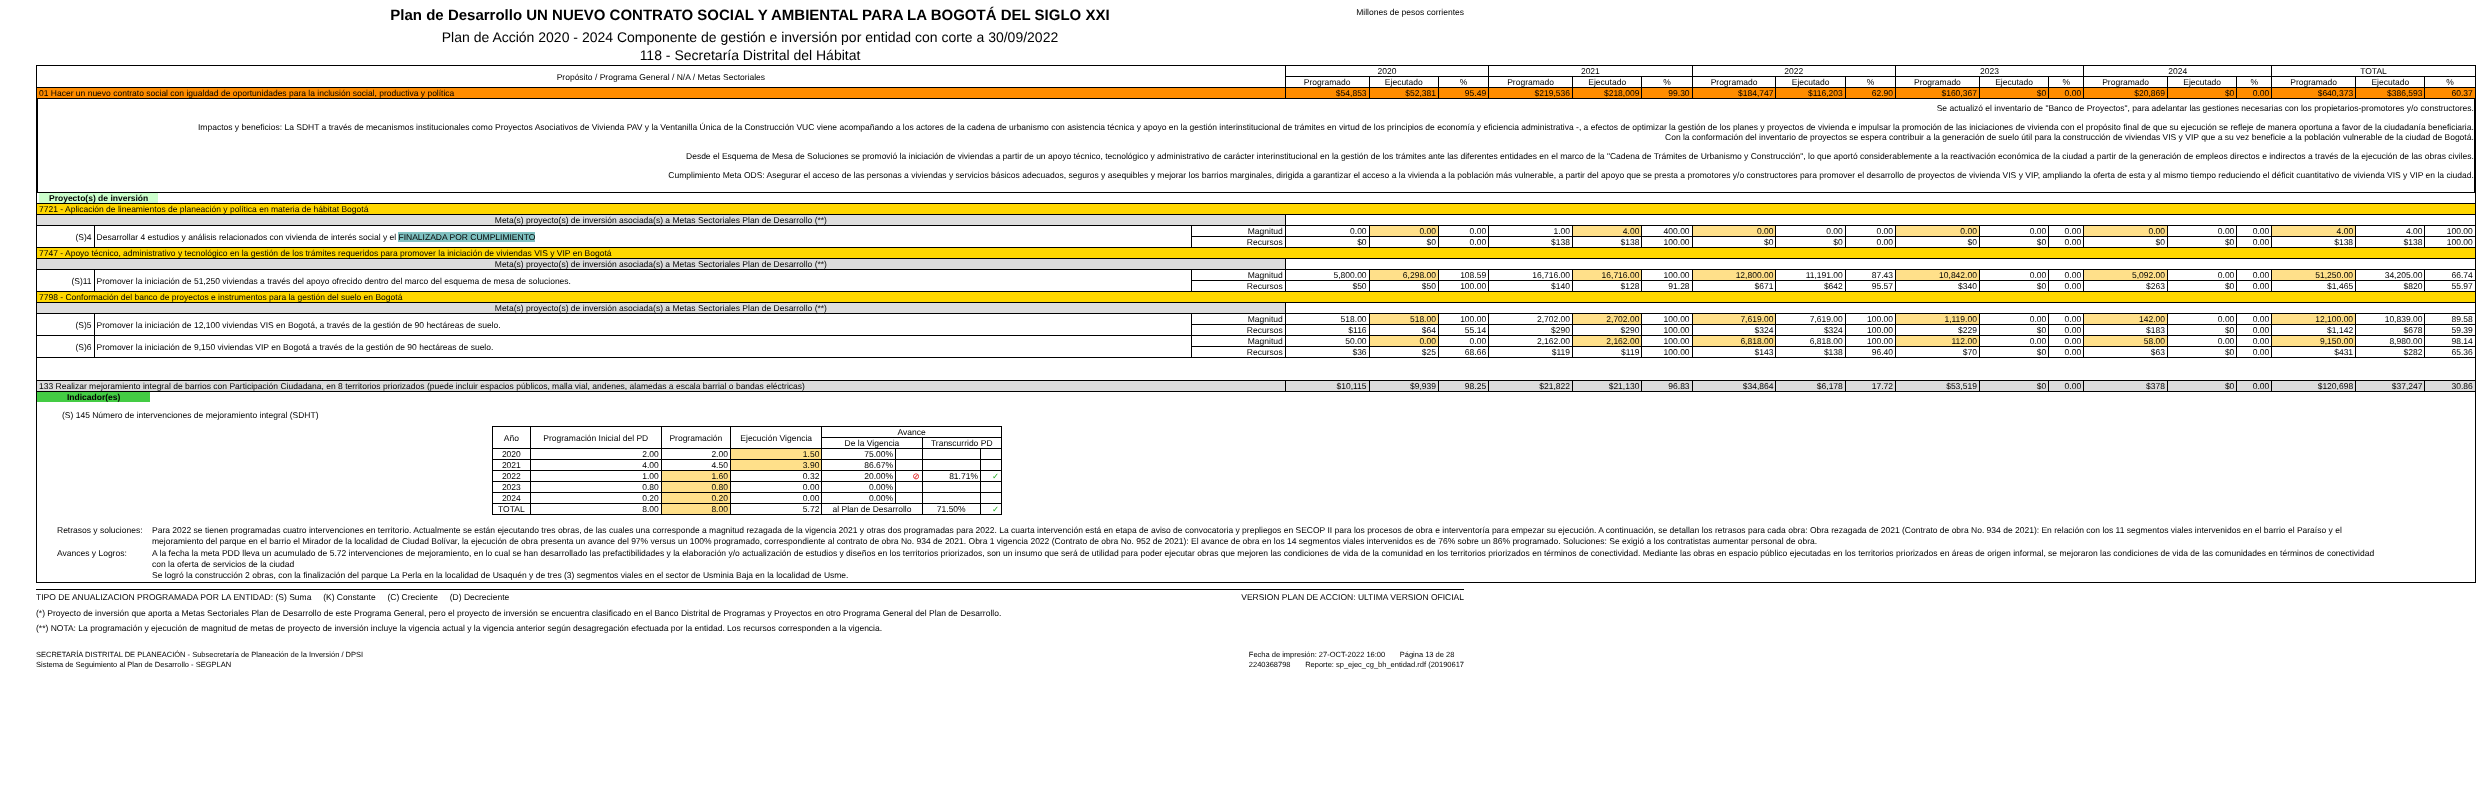Plan de Desarrollo UN NUEVO CONTRATO SOCIAL Y AMBIENTAL PARA LA BOGOTÁ DEL SIGLO XXI
Millones de pesos corrientes
Plan de Acción 2020 - 2024 Componente de gestión e inversión por entidad con corte a 30/09/2022
118 - Secretaría Distrital del Hábitat
| Propósito / Programa General / N/A / Metas Sectoriales | | | 2020 | | | 2021 | | | 2022 | | | 2023 | | | 2024 | | | TOTAL | | |
| --- | --- | --- | --- | --- | --- | --- | --- | --- | --- | --- | --- | --- | --- | --- | --- | --- | --- | --- | --- | --- |
| | | | Programado | Ejecutado | % | Programado | Ejecutado | % | Programado | Ejecutado | % | Programado | Ejecutado | % | Programado | Ejecutado | % | Programado | Ejecutado | % |
| 01 Hacer un nuevo contrato social con igualdad de oportunidades para la inclusión social, productiva y política | | | $54,853 | $52,381 | 95.49 | $219,536 | $218,009 | 99.30 | $184,747 | $116,203 | 62.90 | $160,367 | $0 | 0.00 | $20,869 | $0 | 0.00 | $640,373 | $386,593 | 60.37 |
| Se actualizó el inventario de "Banco de Proyectos", para adelantar las gestiones necesarias con los propietarios-promotores y/o constructores. Impactos y beneficios: La SDHT a través de mecanismos institucionales como Proyectos Asociativos de Vivienda PAV y la Ventanilla Única de la Construcción VUC viene acompañando a los actores de la cadena de urbanismo con asistencia técnica y apoyo en la gestión interinstitucional de trámites en virtud de los principios de economía y eficiencia administrativa -, a efectos de optimizar la gestión de los planes y proyectos de vivienda e impulsar la promoción de las iniciaciones de vivienda con el propósito final de que su ejecución se refleje de manera oportuna a favor de la ciudadanía beneficiaria. Con la conformación del inventario de proyectos se espera contribuir a la generación de suelo útil para la construcción de viviendas VIS y VIP que a su vez beneficie a la población vulnerable de la ciudad de Bogotá. Desde el Esquema de Mesa de Soluciones se promovió la iniciación de viviendas a partir de un apoyo técnico, tecnológico y administrativo de carácter interinstitucional en la gestión de los trámites ante las diferentes entidades en el marco de la "Cadena de Trámites de Urbanismo y Construcción", lo que aportó considerablemente a la reactivación económica de la ciudad a partir de la generación de empleos directos e indirectos a través de la ejecución de las obras civiles. Cumplimiento Meta ODS: Asegurar el acceso de las personas a viviendas y servicios básicos adecuados, seguros y asequibles y mejorar los barrios marginales, dirigida a garantizar el acceso a la vivienda a la población más vulnerable, a partir del apoyo que se presta a promotores y/o constructores para promover el desarrollo de proyectos de vivienda VIS y VIP, ampliando la oferta de esta y al mismo tiempo reduciendo el déficit cuantitativo de vivienda VIS y VIP en la ciudad. | | | | | | | | | | | | | | | | | | | | |
| Proyecto(s) de inversión | | | | | | | | | | | | | | | | | | | | |
| 7721 - Aplicación de lineamientos de planeación y política en materia de hábitat Bogotá | | | | | | | | | | | | | | | | | | | | |
| Meta(s) proyecto(s) de inversión asociada(s) a Metas Sectoriales Plan de Desarrollo (**) | | | | | | | | | | | | | | | | | | | | |
| (S)4 | Desarrollar 4 estudios y análisis relacionados con vivienda de interés social y el FINALIZADA POR CUMPLIMIENTO | Magnitud | 0.00 | 0.00 | 0.00 | 1.00 | 4.00 | 400.00 | 0.00 | 0.00 | 0.00 | 0.00 | 0.00 | 0.00 | 0.00 | 0.00 | 0.00 | 4.00 | 4.00 | 100.00 |
| | | Recursos | $0 | $0 | 0.00 | $138 | $138 | 100.00 | $0 | $0 | 0.00 | $0 | $0 | 0.00 | $0 | $0 | 0.00 | $138 | $138 | 100.00 |
| 7747 - Apoyo técnico, administrativo y tecnológico en la gestión de los trámites requeridos para promover la iniciación de viviendas VIS y VIP en Bogotá | | | | | | | | | | | | | | | | | | | | |
| Meta(s) proyecto(s) de inversión asociada(s) a Metas Sectoriales Plan de Desarrollo (**) | | | | | | | | | | | | | | | | | | | | |
| (S)11 | Promover la iniciación de 51,250 viviendas a través del apoyo ofrecido dentro del marco del esquema de mesa de soluciones. | Magnitud | 5,800.00 | 6,298.00 | 108.59 | 16,716.00 | 16,716.00 | 100.00 | 12,800.00 | 11,191.00 | 87.43 | 10,842.00 | 0.00 | 0.00 | 5,092.00 | 0.00 | 0.00 | 51,250.00 | 34,205.00 | 66.74 |
| | | Recursos | $50 | $50 | 100.00 | $140 | $128 | 91.28 | $671 | $642 | 95.57 | $340 | $0 | 0.00 | $263 | $0 | 0.00 | $1,465 | $820 | 55.97 |
| 7798 - Conformación del banco de proyectos e instrumentos para la gestión del suelo en Bogotá | | | | | | | | | | | | | | | | | | | | |
| Meta(s) proyecto(s) de inversión asociada(s) a Metas Sectoriales Plan de Desarrollo (**) | | | | | | | | | | | | | | | | | | | | |
| (S)5 | Promover la iniciación de 12,100 viviendas VIS en Bogotá, a través de la gestión de 90 hectáreas de suelo. | Magnitud | 518.00 | 518.00 | 100.00 | 2,702.00 | 2,702.00 | 100.00 | 7,619.00 | 7,619.00 | 100.00 | 1,119.00 | 0.00 | 0.00 | 142.00 | 0.00 | 0.00 | 12,100.00 | 10,839.00 | 89.58 |
| | | Recursos | $116 | $64 | 55.14 | $290 | $290 | 100.00 | $324 | $324 | 100.00 | $229 | $0 | 0.00 | $183 | $0 | 0.00 | $1,142 | $678 | 59.39 |
| (S)6 | Promover la iniciación de 9,150 viviendas VIP en Bogotá a través de la gestión de 90 hectáreas de suelo. | Magnitud | 50.00 | 0.00 | 0.00 | 2,162.00 | 2,162.00 | 100.00 | 6,818.00 | 6,818.00 | 100.00 | 112.00 | 0.00 | 0.00 | 58.00 | 0.00 | 0.00 | 9,150.00 | 8,980.00 | 98.14 |
| | | Recursos | $36 | $25 | 68.66 | $119 | $119 | 100.00 | $143 | $138 | 96.40 | $70 | $0 | 0.00 | $63 | $0 | 0.00 | $431 | $282 | 65.36 |
| 133 Realizar mejoramiento integral de barrios con Participación Ciudadana, en 8 territorios priorizados (puede incluir espacios públicos, malla vial, andenes, alamedas a escala barrial o bandas eléctricas) | | | $10,115 | $9,939 | 98.25 | $21,822 | $21,130 | 96.83 | $34,864 | $6,178 | 17.72 | $53,519 | $0 | 0.00 | $378 | $0 | 0.00 | $120,698 | $37,247 | 30.86 |
| Indicador(es) (S) 145 Número de intervenciones de mejoramiento integral (SDHT) / Año / Programación Inicial del PD / Programación / Ejecución Vigencia / Avance / / / / / --- / --- / --- / --- / --- / --- / --- / --- / / / / / / De la Vigencia / / Transcurrido PD / / / 2020 / 2.00 / 2.00 / 1.50 / 75.00% / / / / / 2021 / 4.00 / 4.50 / 3.90 / 86.67% / / / / / 2022 / 1.00 / 1.60 / 0.32 / 20.00% / ⊘ / 81.71% / ✓ / / 2023 / 0.80 / 0.80 / 0.00 / 0.00% / / / / / 2024 / 0.20 / 0.20 / 0.00 / 0.00% / / / / / TOTAL / 8.00 / 8.00 / 5.72 / al Plan de Desarrollo / / 71.50% / ✓ / Retrasos y soluciones: Para 2022 se tienen programadas cuatro intervenciones en territorio. Actualmente se están ejecutando tres obras, de las cuales una corresponde a magnitud rezagada de la vigencia 2021 y otras dos programadas para 2022. La cuarta intervención está en etapa de aviso de convocatoria y prepliegos en SECOP II para los procesos de obra e interventoría para empezar su ejecución. A continuación, se detallan los retrasos para cada obra: Obra rezagada de 2021 (Contrato de obra No. 934 de 2021): En relación con los 11 segmentos viales intervenidos en el barrio el Paraíso y el mejoramiento del parque en el barrio el Mirador de la localidad de Ciudad Bolívar, la ejecución de obra presenta un avance del 97% versus un 100% programado, correspondiente al contrato de obra No. 934 de 2021. Obra 1 vigencia 2022 (Contrato de obra No. 952 de 2021): El avance de obra en los 14 segmentos viales intervenidos es de 76% sobre un 86% programado. Soluciones: Se exigió a los contratistas aumentar personal de obra. Avances y Logros: A la fecha la meta PDD lleva un acumulado de 5.72 intervenciones de mejoramiento, en lo cual se han desarrollado las prefactibilidades y la elaboración y/o actualización de estudios y diseños en los territorios priorizados, son un insumo que será de utilidad para poder ejecutar obras que mejoren las condiciones de vida de la comunidad en los territorios priorizados en términos de conectividad. Mediante las obras en espacio público ejecutadas en los territorios priorizados en áreas de origen informal, se mejoraron las condiciones de vida de las comunidades en términos de conectividad con la oferta de servicios de la ciudad Se logró la construcción 2 obras, con la finalización del parque La Perla en la localidad de Usaquén y de tres (3) segmentos viales en el sector de Usminia Baja en la localidad de Usme. | | | | | | | | | | | | | | | | | | | | |
TIPO DE ANUALIZACION PROGRAMADA POR LA ENTIDAD: (S) Suma (K) Constante (C) Creciente (D) Decreciente VERSION PLAN DE ACCION: ULTIMA VERSION OFICIAL
(*) Proyecto de inversión que aporta a Metas Sectoriales Plan de Desarrollo de este Programa General, pero el proyecto de inversión se encuentra clasificado en el Banco Distrital de Programas y Proyectos en otro Programa General del Plan de Desarrollo.
(**) NOTA: La programación y ejecución de magnitud de metas de proyecto de inversión incluye la vigencia actual y la vigencia anterior según desagregación efectuada por la entidad. Los recursos corresponden a la vigencia.
SECRETARÍA DISTRITAL DE PLANEACIÓN - Subsecretaría de Planeación de la Inversión / DPSI
Sistema de Seguimiento al Plan de Desarrollo - SEGPLAN
Fecha de impresión: 27-OCT-2022 16:00 Página 13 de 28
2240368798 Reporte: sp_ejec_cg_bh_entidad.rdf (20190617